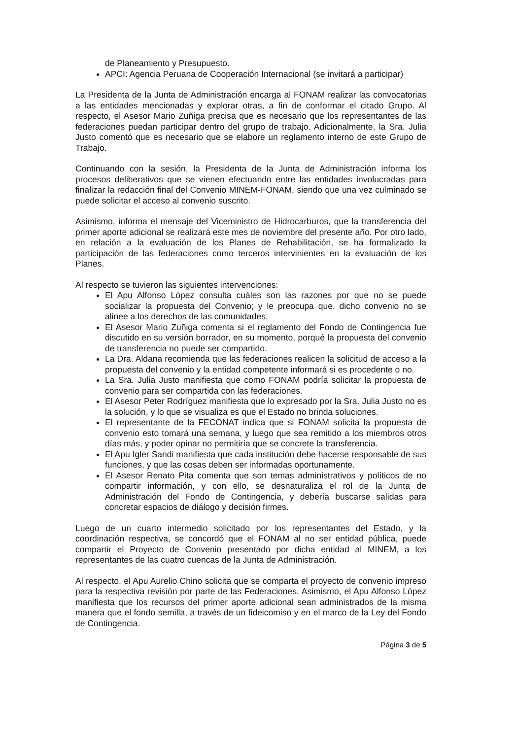de Planeamiento y Presupuesto.
APCI: Agencia Peruana de Cooperación Internacional (se invitará a participar)
La Presidenta de la Junta de Administración encarga al FONAM realizar las convocatorias a las entidades mencionadas y explorar otras, a fin de conformar el citado Grupo. Al respecto, el Asesor Mario Zuñiga precisa que es necesario que los representantes de las federaciones puedan participar dentro del grupo de trabajo. Adicionalmente, la Sra. Julia Justo comentó que es necesario que se elabore un reglamento interno de este Grupo de Trabajo.
Continuando con la sesión, la Presidenta de la Junta de Administración informa los procesos deliberativos que se vienen efectuando entre las entidades involucradas para finalizar la redacción final del Convenio MINEM-FONAM, siendo que una vez culminado se puede solicitar el acceso al convenio suscrito.
Asimismo, informa el mensaje del Viceministro de Hidrocarburos, que la transferencia del primer aporte adicional se realizará este mes de noviembre del presente año. Por otro lado, en relación a la evaluación de los Planes de Rehabilitación, se ha formalizado la participación de las federaciones como terceros intervinientes en la evaluación de los Planes.
Al respecto se tuvieron las siguientes intervenciones:
El Apu Alfonso López consulta cuáles son las razones por que no se puede socializar la propuesta del Convenio; y le preocupa que, dicho convenio no se alinee a los derechos de las comunidades.
El Asesor Mario Zuñiga comenta si el reglamento del Fondo de Contingencia fue discutido en su versión borrador, en su momento, porqué la propuesta del convenio de transferencia no puede ser compartido.
La Dra. Aldana recomienda que las federaciones realicen la solicitud de acceso a la propuesta del convenio y la entidad competente informará si es procedente o no.
La Sra. Julia Justo manifiesta que como FONAM podría solicitar la propuesta de convenio para ser compartida con las federaciones.
El Asesor Peter Rodríguez manifiesta que lo expresado por la Sra. Julia Justo no es la solución, y lo que se visualiza es que el Estado no brinda soluciones.
El representante de la FECONAT indica que si FONAM solicita la propuesta de convenio esto tomará una semana, y luego que sea remitido a los miembros otros días más, y poder opinar no permitiría que se concrete la transferencia.
El Apu Igler Sandi manifiesta que cada institución debe hacerse responsable de sus funciones, y que las cosas deben ser informadas oportunamente.
El Asesor Renato Pita comenta que son temas administrativos y políticos de no compartir información, y con ello, se desnaturaliza el rol de la Junta de Administración del Fondo de Contingencia, y debería buscarse salidas para concretar espacios de diálogo y decisión firmes.
Luego de un cuarto intermedio solicitado por los representantes del Estado, y la coordinación respectiva, se concordó que el FONAM al no ser entidad pública, puede compartir el Proyecto de Convenio presentado por dicha entidad al MINEM, a los representantes de las cuatro cuencas de la Junta de Administración.
Al respecto, el Apu Aurelio Chino solicita que se comparta el proyecto de convenio impreso para la respectiva revisión por parte de las Federaciones. Asimismo, el Apu Alfonso López manifiesta que los recursos del primer aporte adicional sean administrados de la misma manera que el fondo semilla, a través de un fideicomiso y en el marco de la Ley del Fondo de Contingencia.
Página 3 de 5